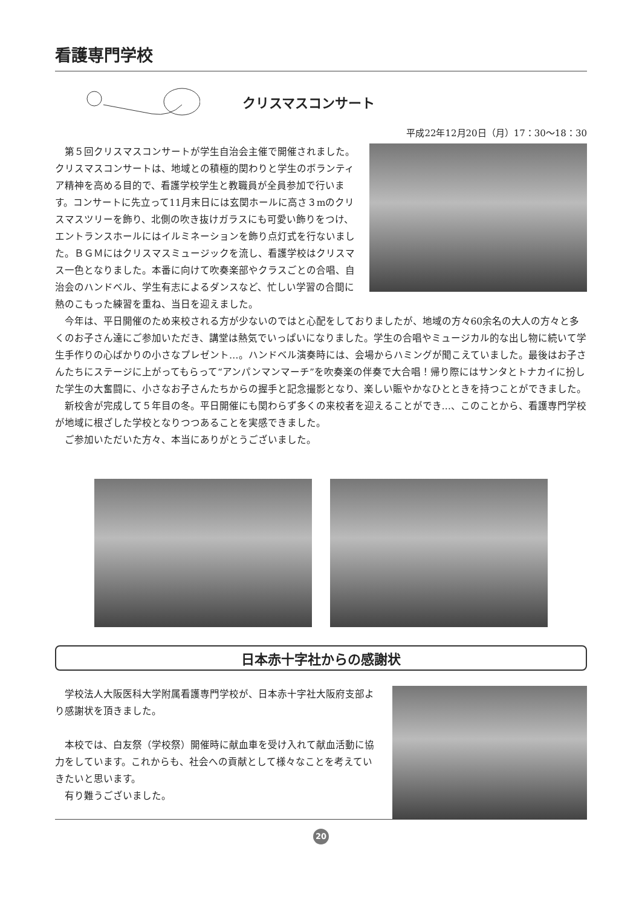看護専門学校
クリスマスコンサート
平成22年12月20日（月）17：30〜18：30
第５回クリスマスコンサートが学生自治会主催で開催されました。クリスマスコンサートは、地域との積極的関わりと学生のボランティア精神を高める目的で、看護学校学生と教職員が全員参加で行います。コンサートに先立って11月末日には玄関ホールに高さ３mのクリスマスツリーを飾り、北側の吹き抜けガラスにも可愛い飾りをつけ、エントランスホールにはイルミネーションを飾り点灯式を行ないました。ＢＧＭにはクリスマスミュージックを流し、看護学校はクリスマス一色となりました。本番に向けて吹奏楽部やクラスごとの合唱、自治会のハンドベル、学生有志によるダンスなど、忙しい学習の合間に熱のこもった練習を重ね、当日を迎えました。
今年は、平日開催のため来校される方が少ないのではと心配をしておりましたが、地域の方々60余名の大人の方々と多くのお子さん達にご参加いただき、講堂は熱気でいっぱいになりました。学生の合唱やミュージカル的な出し物に続いて学生手作りの心ばかりの小さなプレゼント…。ハンドベル演奏時には、会場からハミングが聞こえていました。最後はお子さんたちにステージに上がってもらって“アンパンマンマーチ”を吹奏楽の伴奏で大合唱！帰り際にはサンタとトナカイに扮した学生の大奮闘に、小さなお子さんたちからの握手と記念撮影となり、楽しい賑やかなひとときを持つことができました。
新校舎が完成して５年目の冬。平日開催にも関わらず多くの来校者を迎えることができ…、このことから、看護専門学校が地域に根ざした学校となりつつあることを実感できました。
ご参加いただいた方々、本当にありがとうございました。
日本赤十字社からの感謝状
学校法人大阪医科大学附属看護専門学校が、日本赤十字社大阪府支部より感謝状を頂きました。
本校では、白友祭（学校祭）開催時に献血車を受け入れて献血活動に協力をしています。これからも、社会への貢献として様々なことを考えていきたいと思います。
有り難うございました。
20